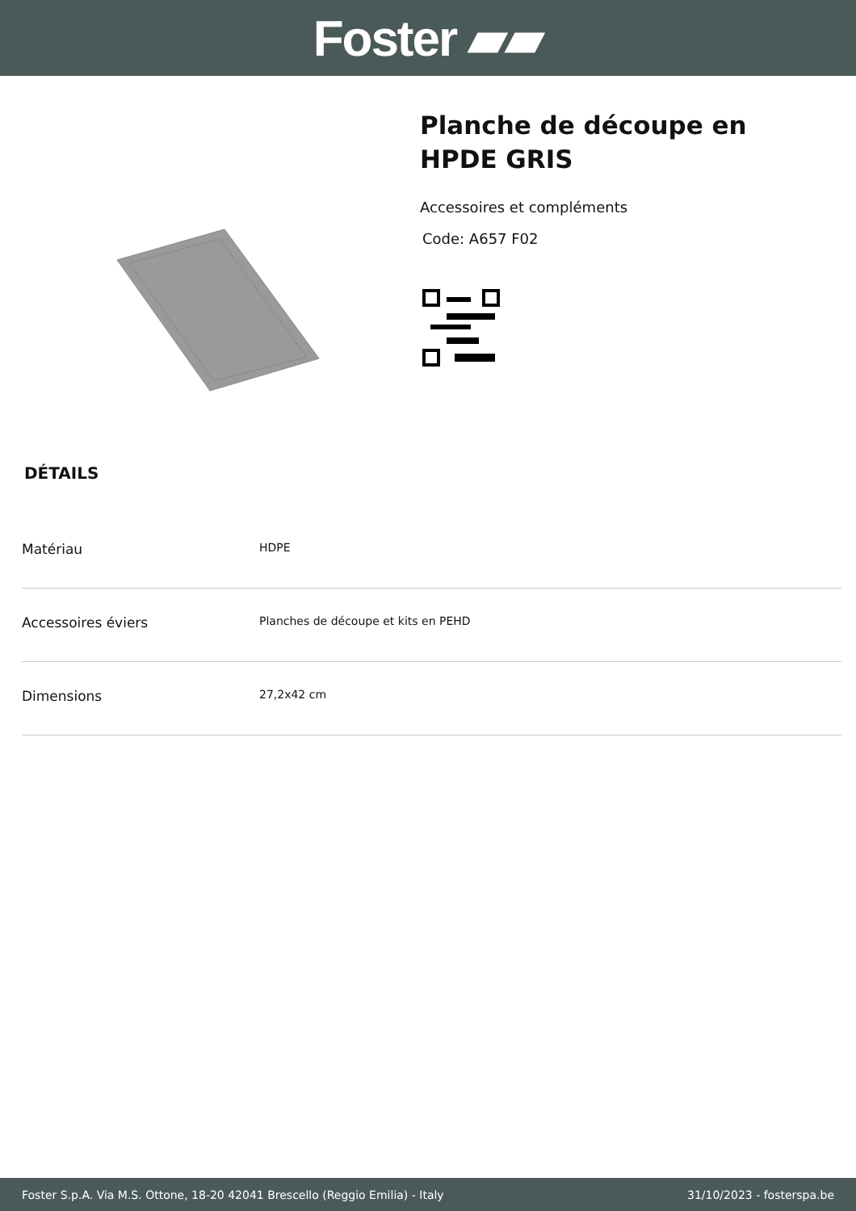Foster ▰▰
Planche de découpe en
HPDE GRIS
Accessoires et compléments
Code: A657 F02
DÉTAILS
| Matériau | HDPE |
| Accessoires éviers | Planches de découpe et kits en PEHD |
| Dimensions | 27,2x42 cm |
Foster S.p.A. Via M.S. Ottone, 18-20 42041 Brescello (Reggio Emilia) - Italy 31/10/2023 - fosterspa.be